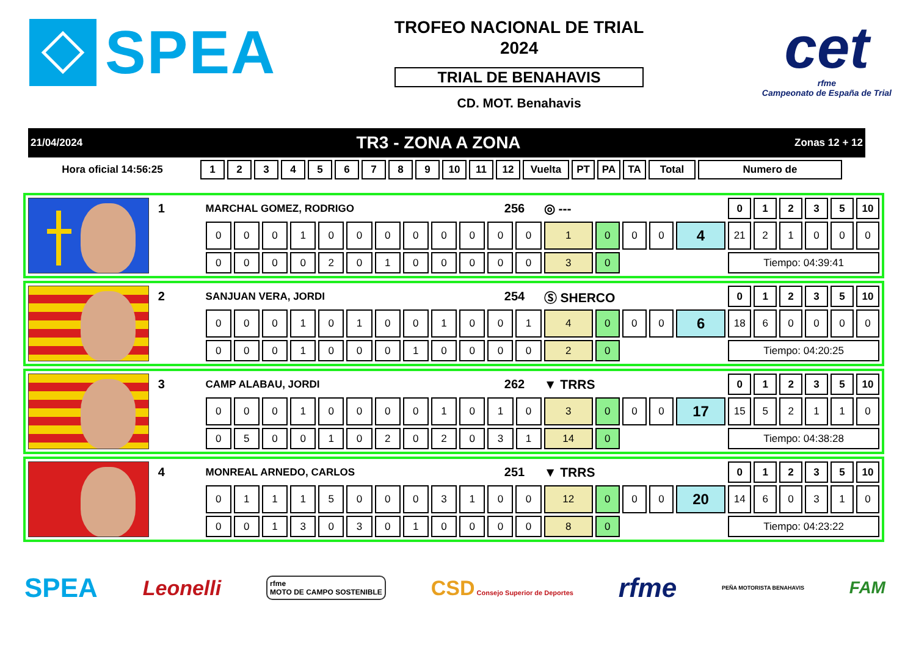SPEA
TROFEO NACIONAL DE TRIAL
2024
TRIAL DE BENAHAVIS
CD. MOT. Benahavis
cet
rfme
Campeonato de España de Trial
21/04/2024 TR3 - ZONA A ZONA Zonas 12 + 12
| Hora oficial 14:56:25 | 1 | 2 | 3 | 4 | 5 | 6 | 7 | 8 | 9 | 10 | 11 | 12 | Vuelta | PT | PA | TA | Total | Numero de |
| --- | --- | --- | --- | --- | --- | --- | --- | --- | --- | --- | --- | --- | --- | --- | --- | --- | --- | --- |
| | 1 | MARCHAL GOMEZ, RODRIGO | | | | | | | | | | 256 | | ◎ --- | | | | | 0 | 1 | 2 | 3 | 5 | 10 |
| | | 0 | 0 | 0 | 1 | 0 | 0 | 0 | 0 | 0 | 0 | 0 | 0 | 1 | 0 | 0 | 0 | 4 | 21 | 2 | 1 | 0 | 0 | 0 |
| | | 0 | 0 | 0 | 0 | 2 | 0 | 1 | 0 | 0 | 0 | 0 | 0 | 3 | 0 | | | | Tiempo: 04:39:41 | | | | | |
| | 2 | SANJUAN VERA, JORDI | | | | | | | | | | 254 | | Ⓢ SHERCO | | | | | 0 | 1 | 2 | 3 | 5 | 10 |
| | | 0 | 0 | 0 | 1 | 0 | 1 | 0 | 0 | 1 | 0 | 0 | 1 | 4 | 0 | 0 | 0 | 6 | 18 | 6 | 0 | 0 | 0 | 0 |
| | | 0 | 0 | 0 | 1 | 0 | 0 | 0 | 1 | 0 | 0 | 0 | 0 | 2 | 0 | | | | Tiempo: 04:20:25 | | | | | |
| | 3 | CAMP ALABAU, JORDI | | | | | | | | | | 262 | | ▼ TRRS | | | | | 0 | 1 | 2 | 3 | 5 | 10 |
| | | 0 | 0 | 0 | 1 | 0 | 0 | 0 | 0 | 1 | 0 | 1 | 0 | 3 | 0 | 0 | 0 | 17 | 15 | 5 | 2 | 1 | 1 | 0 |
| | | 0 | 5 | 0 | 0 | 1 | 0 | 2 | 0 | 2 | 0 | 3 | 1 | 14 | 0 | | | | Tiempo: 04:38:28 | | | | | |
| | 4 | MONREAL ARNEDO, CARLOS | | | | | | | | | | 251 | | ▼ TRRS | | | | | 0 | 1 | 2 | 3 | 5 | 10 |
| | | 0 | 1 | 1 | 1 | 5 | 0 | 0 | 0 | 3 | 1 | 0 | 0 | 12 | 0 | 0 | 0 | 20 | 14 | 6 | 0 | 3 | 1 | 0 |
| | | 0 | 0 | 1 | 3 | 0 | 3 | 0 | 1 | 0 | 0 | 0 | 0 | 8 | 0 | | | | Tiempo: 04:23:22 | | | | | |
SPEA Leonelli rfme
MOTO DE CAMPO SOSTENIBLE CSD Consejo Superior de Deportes rfme PEÑA MOTORISTA BENAHAVIS FAM